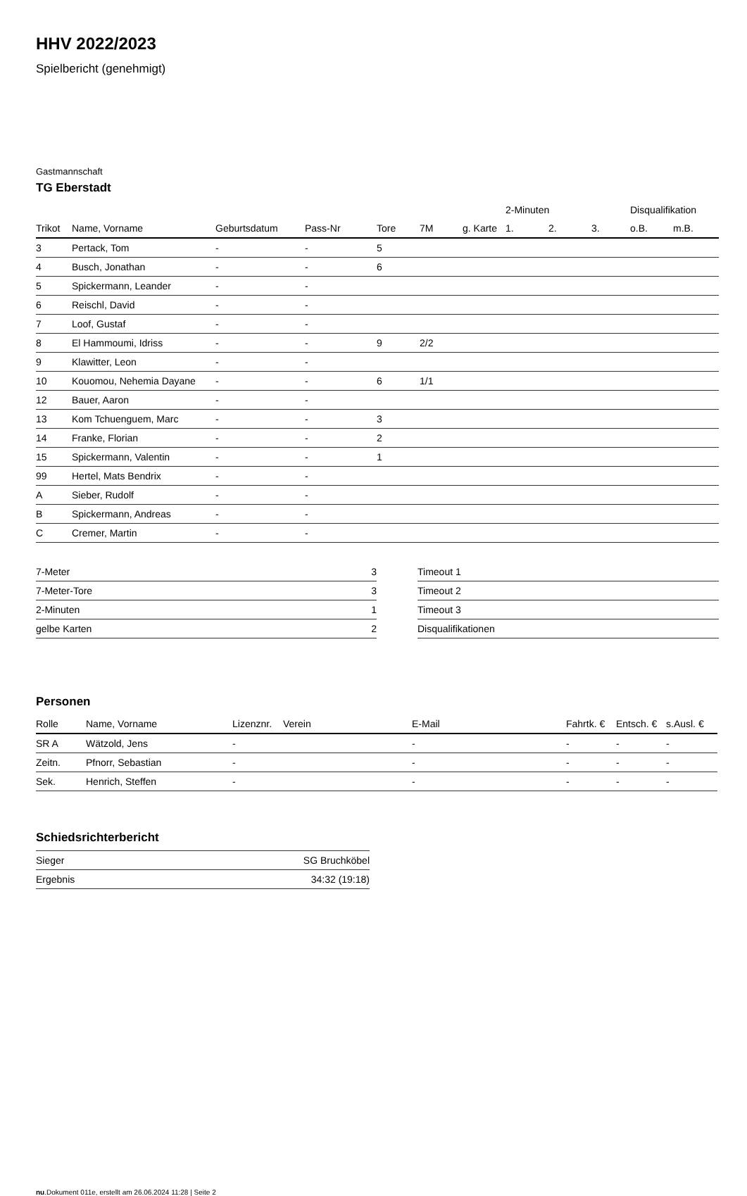HHV 2022/2023
Spielbericht (genehmigt)
Gastmannschaft
TG Eberstadt
| | | | | | | | 2-Minuten | | | Disqualifikation | |
| --- | --- | --- | --- | --- | --- | --- | --- | --- | --- | --- | --- |
| Trikot | Name, Vorname | Geburtsdatum | Pass-Nr | Tore | 7M | g. Karte | 1. | 2. | 3. | o.B. | m.B. |
| 3 | Pertack, Tom | - | - | 5 | | | | | | | |
| 4 | Busch, Jonathan | - | - | 6 | | | | | | | |
| 5 | Spickermann, Leander | - | - | | | | | | | | |
| 6 | Reischl, David | - | - | | | | | | | | |
| 7 | Loof, Gustaf | - | - | | | | | | | | |
| 8 | El Hammoumi, Idriss | - | - | 9 | 2/2 | | | | | | |
| 9 | Klawitter, Leon | - | - | | | | | | | | |
| 10 | Kouomou, Nehemia Dayane | - | - | 6 | 1/1 | | | | | | |
| 12 | Bauer, Aaron | - | - | | | | | | | | |
| 13 | Kom Tchuenguem, Marc | - | - | 3 | | | | | | | |
| 14 | Franke, Florian | - | - | 2 | | | | | | | |
| 15 | Spickermann, Valentin | - | - | 1 | | | | | | | |
| 99 | Hertel, Mats Bendrix | - | - | | | | | | | | |
| A | Sieber, Rudolf | - | - | | | | | | | | |
| B | Spickermann, Andreas | - | - | | | | | | | | |
| C | Cremer, Martin | - | - | | | | | | | | |
| 7-Meter | 3 |
| 7-Meter-Tore | 3 |
| 2-Minuten | 1 |
| gelbe Karten | 2 |
| Timeout 1 |
| Timeout 2 |
| Timeout 3 |
| Disqualifikationen |
Personen
| Rolle | Name, Vorname | Lizenznr. | Verein | E-Mail | Fahrtk. € | Entsch. € | s.Ausl. € |
| --- | --- | --- | --- | --- | --- | --- | --- |
| SR A | Wätzold, Jens | - | | - | - | - | - |
| Zeitn. | Pfnorr, Sebastian | - | | - | - | - | - |
| Sek. | Henrich, Steffen | - | | - | - | - | - |
Schiedsrichterbericht
| Sieger | SG Bruchköbel |
| Ergebnis | 34:32 (19:18) |
nu.Dokument 011e, erstellt am 26.06.2024 11:28 | Seite 2